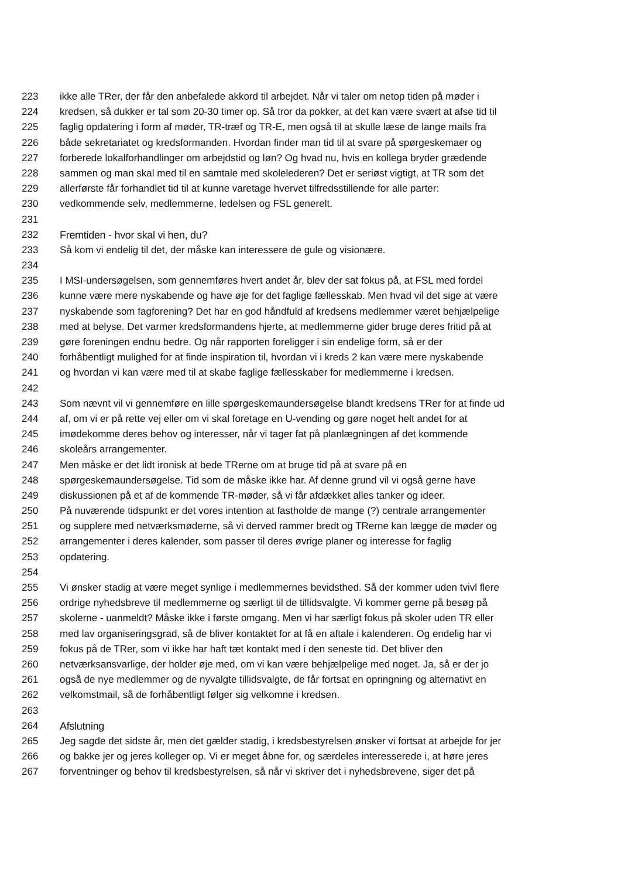223 ikke alle TRer, der får den anbefalede akkord til arbejdet. Når vi taler om netop tiden på møder i
224 kredsen, så dukker er tal som 20-30 timer op. Så tror da pokker, at det kan være svært at afse tid til
225 faglig opdatering i form af møder, TR-træf og TR-E, men også til at skulle læse de lange mails fra
226 både sekretariatet og kredsformanden. Hvordan finder man tid til at svare på spørgeskemaer og
227 forberede lokalforhandlinger om arbejdstid og løn? Og hvad nu, hvis en kollega bryder grædende
228 sammen og man skal med til en samtale med skolelederen? Det er seriøst vigtigt, at TR som det
229 allerførste får forhandlet tid til at kunne varetage hvervet tilfredsstillende for alle parter:
230 vedkommende selv, medlemmerne, ledelsen og FSL generelt.
231
232 Fremtiden - hvor skal vi hen, du?
233 Så kom vi endelig til det, der måske kan interessere de gule og visionære.
234
235 I MSI-undersøgelsen, som gennemføres hvert andet år, blev der sat fokus på, at FSL med fordel
236 kunne være mere nyskabende og have øje for det faglige fællesskab. Men hvad vil det sige at være
237 nyskabende som fagforening? Det har en god håndfuld af kredsens medlemmer været behjælpelige
238 med at belyse. Det varmer kredsformandens hjerte, at medlemmerne gider bruge deres fritid på at
239 gøre foreningen endnu bedre. Og når rapporten foreligger i sin endelige form, så er der
240 forhåbentligt mulighed for at finde inspiration til, hvordan vi i kreds 2 kan være mere nyskabende
241 og hvordan vi kan være med til at skabe faglige fællesskaber for medlemmerne i kredsen.
242
243 Som nævnt vil vi gennemføre en lille spørgeskemaundersøgelse blandt kredsens TRer for at finde ud
244 af, om vi er på rette vej eller om vi skal foretage en U-vending og gøre noget helt andet for at
245 imødekomme deres behov og interesser, når vi tager fat på planlægningen af det kommende
246 skoleårs arrangementer.
247 Men måske er det lidt ironisk at bede TRerne om at bruge tid på at svare på en
248 spørgeskemaundersøgelse. Tid som de måske ikke har. Af denne grund vil vi også gerne have
249 diskussionen på et af de kommende TR-møder, så vi får afdækket alles tanker og ideer.
250 På nuværende tidspunkt er det vores intention at fastholde de mange (?) centrale arrangementer
251 og supplere med netværksmøderne, så vi derved rammer bredt og TRerne kan lægge de møder og
252 arrangementer i deres kalender, som passer til deres øvrige planer og interesse for faglig
253 opdatering.
254
255 Vi ønsker stadig at være meget synlige i medlemmernes bevidsthed. Så der kommer uden tvivl flere
256 ordrige nyhedsbreve til medlemmerne og særligt til de tillidsvalgte. Vi kommer gerne på besøg på
257 skolerne - uanmeldt? Måske ikke i første omgang. Men vi har særligt fokus på skoler uden TR eller
258 med lav organiseringsgrad, så de bliver kontaktet for at få en aftale i kalenderen. Og endelig har vi
259 fokus på de TRer, som vi ikke har haft tæt kontakt med i den seneste tid. Det bliver den
260 netværksansvarlige, der holder øje med, om vi kan være behjælpelige med noget. Ja, så er der jo
261 også de nye medlemmer og de nyvalgte tillidsvalgte, de får fortsat en opringning og alternativt en
262 velkomstmail, så de forhåbentligt følger sig velkomne i kredsen.
263
264 Afslutning
265 Jeg sagde det sidste år, men det gælder stadig, i kredsbestyrelsen ønsker vi fortsat at arbejde for jer
266 og bakke jer og jeres kolleger op. Vi er meget åbne for, og særdeles interesserede i, at høre jeres
267 forventninger og behov til kredsbestyrelsen, så når vi skriver det i nyhedsbrevene, siger det på